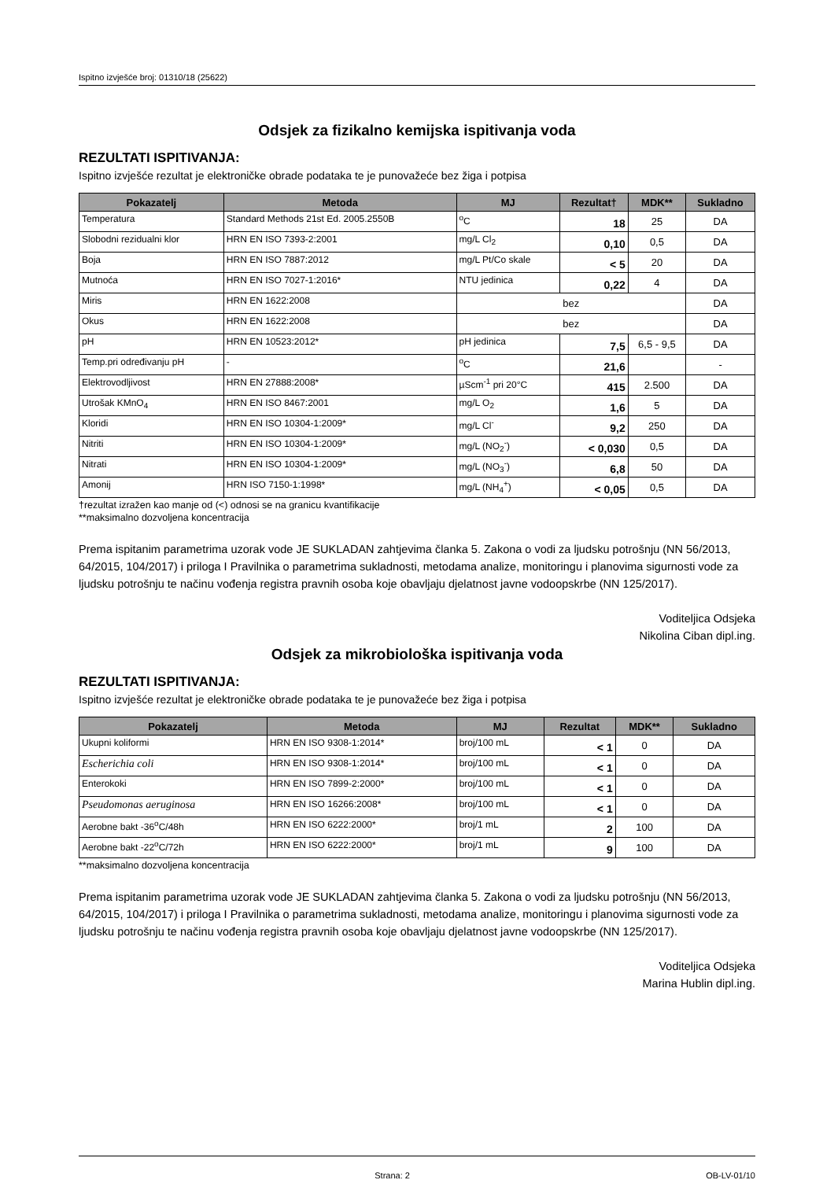Ispitno izvješće broj: 01310/18 (25622)
Odsjek za fizikalno kemijska ispitivanja voda
REZULTATI ISPITIVANJA:
Ispitno izvješće rezultat je elektroničke obrade podataka te je punovažeće bez žiga i potpisa
| Pokazatelj | Metoda | MJ | Rezultat† | MDK** | Sukladno |
| --- | --- | --- | --- | --- | --- |
| Temperatura | Standard Methods 21st Ed. 2005.2550B | <sup>o</sup> C | 18 | 25 | DA |
| Slobodni rezidualni klor | HRN EN ISO 7393-2:2001 | mg/L Cl<sub>2</sub> | 0,10 | 0,5 | DA |
| Boja | HRN EN ISO 7887:2012 | mg/L Pt/Co skale | < 5 | 20 | DA |
| Mutnoća | HRN EN ISO 7027-1:2016* | NTU jedinica | 0,22 | 4 | DA |
| Miris | HRN EN 1622:2008 | bez | | | DA |
| Okus | HRN EN 1622:2008 | bez | | | DA |
| pH | HRN EN 10523:2012* | pH jedinica | 7,5 | 6,5 - 9,5 | DA |
| Temp.pri određivanju pH | - | <sup>o</sup> C | 21,6 | | - |
| Elektrovodljivost | HRN EN 27888:2008* | µScm<sup>-1</sup> pri 20°C | 415 | 2.500 | DA |
| Utrošak KMnO<sub>4</sub> | HRN EN ISO 8467:2001 | mg/L O<sub>2</sub> | 1,6 | 5 | DA |
| Kloridi | HRN EN ISO 10304-1:2009* | mg/L Cl<sup>-</sup> | 9,2 | 250 | DA |
| Nitriti | HRN EN ISO 10304-1:2009* | mg/L (NO<sub>2</sub><sup>-</sup>) | < 0,030 | 0,5 | DA |
| Nitrati | HRN EN ISO 10304-1:2009* | mg/L (NO<sub>3</sub><sup>-</sup>) | 6,8 | 50 | DA |
| Amonij | HRN ISO 7150-1:1998* | mg/L (NH<sub>4</sub><sup>+</sup>) | < 0,05 | 0,5 | DA |
†rezultat izražen kao manje od (<) odnosi se na granicu kvantifikacije
**maksimalno dozvoljena koncentracija
Prema ispitanim parametrima uzorak vode JE SUKLADAN zahtjevima članka 5. Zakona o vodi za ljudsku potrošnju (NN 56/2013, 64/2015, 104/2017) i priloga I Pravilnika o parametrima sukladnosti, metodama analize, monitoringu i planovima sigurnosti vode za ljudsku potrošnju te načinu vođenja registra pravnih osoba koje obavljaju djelatnost javne vodoopskrbe (NN 125/2017).
Voditeljica Odsjeka
Nikolina Ciban dipl.ing.
Odsjek za mikrobiološka ispitivanja voda
REZULTATI ISPITIVANJA:
Ispitno izvješće rezultat je elektroničke obrade podataka te je punovažeće bez žiga i potpisa
| Pokazatelj | Metoda | MJ | Rezultat | MDK** | Sukladno |
| --- | --- | --- | --- | --- | --- |
| Ukupni koliformi | HRN EN ISO 9308-1:2014* | broj/100 mL | < 1 | 0 | DA |
| Escherichia coli | HRN EN ISO 9308-1:2014* | broj/100 mL | < 1 | 0 | DA |
| Enterokoki | HRN EN ISO 7899-2:2000* | broj/100 mL | < 1 | 0 | DA |
| Pseudomonas aeruginosa | HRN EN ISO 16266:2008* | broj/100 mL | < 1 | 0 | DA |
| Aerobne bakt -36<sup>o</sup>C/48h | HRN EN ISO 6222:2000* | broj/1 mL | 2 | 100 | DA |
| Aerobne bakt -22<sup>o</sup>C/72h | HRN EN ISO 6222:2000* | broj/1 mL | 9 | 100 | DA |
**maksimalno dozvoljena koncentracija
Prema ispitanim parametrima uzorak vode JE SUKLADAN zahtjevima članka 5. Zakona o vodi za ljudsku potrošnju (NN 56/2013, 64/2015, 104/2017) i priloga I Pravilnika o parametrima sukladnosti, metodama analize, monitoringu i planovima sigurnosti vode za ljudsku potrošnju te načinu vođenja registra pravnih osoba koje obavljaju djelatnost javne vodoopskrbe (NN 125/2017).
Voditeljica Odsjeka
Marina Hublin dipl.ing.
Strana: 2 OB-LV-01/10